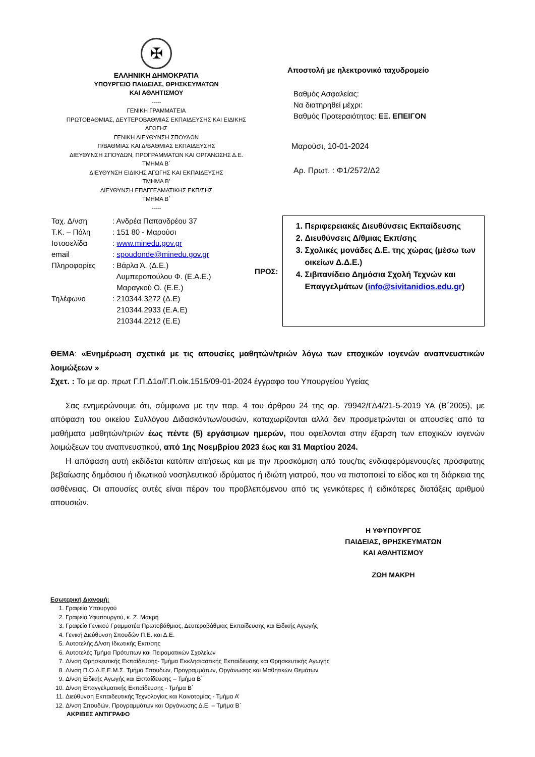✠
ΕΛΛΗΝΙΚΗ ΔΗΜΟΚΡΑΤΙΑ
ΥΠΟΥΡΓΕΙΟ ΠΑΙΔΕΙΑΣ, ΘΡΗΣΚΕΥΜΑΤΩΝ
ΚΑΙ ΑΘΛΗΤΙΣΜΟΥ
-----
ΓΕΝΙΚΗ ΓΡΑΜΜΑΤΕΙΑ
ΠΡΩΤΟΒΑΘΜΙΑΣ, ΔΕΥΤΕΡΟΒΑΘΜΙΑΣ ΕΚΠΑΙΔΕΥΣΗΣ ΚΑΙ ΕΙΔΙΚΗΣ ΑΓΩΓΗΣ
ΓΕΝΙΚΗ ΔΙΕΥΘΥΝΣΗ ΣΠΟΥΔΩΝ
Π/ΒΑΘΜΙΑΣ ΚΑΙ Δ/ΒΑΘΜΙΑΣ ΕΚΠΑΙΔΕΥΣΗΣ
ΔΙΕΥΘΥΝΣΗ ΣΠΟΥΔΩΝ, ΠΡΟΓΡΑΜΜΑΤΩΝ ΚΑΙ ΟΡΓΑΝΩΣΗΣ Δ.Ε.
ΤΜΗΜΑ Β΄
ΔΙΕΥΘΥΝΣΗ ΕΙΔΙΚΗΣ ΑΓΩΓΗΣ ΚΑΙ ΕΚΠΑΙΔΕΥΣΗΣ
ΤΜΗΜΑ Β’
ΔΙΕΥΘΥΝΣΗ ΕΠΑΓΓΕΛΜΑΤΙΚΗΣ ΕΚΠ/ΣΗΣ
ΤΜΗΜΑ Β΄
-----
Αποστολή με ηλεκτρονικό ταχυδρομείο
Βαθμός Ασφαλείας:
Να διατηρηθεί μέχρι:
Βαθμός Προτεραιότητας: ΕΞ. ΕΠΕΙΓΟΝ
Μαρούσι, 10-01-2024
Αρ. Πρωτ. : Φ1/2572/Δ2
| Ταχ. Δ/νση | : Ανδρέα Παπανδρέου 37 |
| Τ.Κ. – Πόλη | : 151 80 - Μαρούσι |
| Ιστοσελίδα | : www.minedu.gov.gr |
| email | : spoudonde@minedu.gov.gr |
| Πληροφορίες | : Βάρλα Ά. (Δ.Ε.) Λυμπεροπούλου Φ. (Ε.Α.Ε.) Μαραγκού Ο. (Ε.Ε.) |
| Τηλέφωνο | : 210344.3272 (Δ.Ε) 210344.2933 (Ε.Α.Ε) 210344.2212 (Ε.Ε) |
ΠΡΟΣ:
1. Περιφερειακές Διευθύνσεις Εκπαίδευσης
2. Διευθύνσεις Δ/θμιας Εκπ/σης
3. Σχολικές μονάδες Δ.Ε. της χώρας (μέσω των οικείων Δ.Δ.Ε.)
4. Σιβιτανίδειο Δημόσια Σχολή Τεχνών και Επαγγελμάτων (info@sivitanidios.edu.gr)
ΘΕΜΑ: «Ενημέρωση σχετικά με τις απουσίες μαθητών/τριών λόγω των εποχικών ιογενών αναπνευστικών λοιμώξεων »
Σχετ. : Το με αρ. πρωτ Γ.Π.Δ1α/Γ.Π.οίκ.1515/09-01-2024 έγγραφο του Υπουργείου Υγείας
Σας ενημερώνουμε ότι, σύμφωνα με την παρ. 4 του άρθρου 24 της αρ. 79942/ΓΔ4/21-5-2019 ΥΑ (Β΄2005), με απόφαση του οικείου Συλλόγου Διδασκόντων/ουσών, καταχωρίζονται αλλά δεν προσμετρώνται οι απουσίες από τα μαθήματα μαθητών/τριών έως πέντε (5) εργάσιμων ημερών, που οφείλονται στην έξαρση των εποχικών ιογενών λοιμώξεων του αναπνευστικού, από 1ης Νοεμβρίου 2023 έως και 31 Μαρτίου 2024.
Η απόφαση αυτή εκδίδεται κατόπιν αιτήσεως και με την προσκόμιση από τους/τις ενδιαφερόμενους/ες πρόσφατης βεβαίωσης δημόσιου ή ιδιωτικού νοσηλευτικού ιδρύματος ή ιδιώτη γιατρού, που να πιστοποιεί το είδος και τη διάρκεια της ασθένειας. Οι απουσίες αυτές είναι πέραν του προβλεπόμενου από τις γενικότερες ή ειδικότερες διατάξεις αριθμού απουσιών.
Η ΥΦΥΠΟΥΡΓΟΣ
ΠΑΙΔΕΙΑΣ, ΘΡΗΣΚΕΥΜΑΤΩΝ
ΚΑΙ ΑΘΛΗΤΙΣΜΟΥ
ΖΩΗ ΜΑΚΡΗ
Εσωτερική Διανομή:
1. Γραφείο Υπουργού
2. Γραφείο Υφυπουργού, κ. Ζ. Μακρή
3. Γραφείο Γενικού Γραμματέα Πρωτοβάθμιας, Δευτεροβάθμιας Εκπαίδευσης και Ειδικής Αγωγής
4. Γενική Διεύθυνση Σπουδών Π.Ε. και Δ.Ε.
5. Αυτοτελής Δ/νση Ιδιωτικής Εκπ/σης
6. Αυτοτελές Τμήμα Πρότυπων και Πειραματικών Σχολείων
7. Δ/νση Θρησκευτικής Εκπαίδευσης- Τμήμα Εκκλησιαστικής Εκπαίδευσης και Θρησκευτικής Αγωγής
8. Δ/νση Π.Ο.Δ.Ε.Ε.Μ.Σ. Τμήμα Σπουδών, Προγραμμάτων, Οργάνωσης και Μαθητικών Θεμάτων
9. Δ/νση Ειδικής Αγωγής και Εκπαίδευσης – Τμήμα Β΄
10. Δ/νση Επαγγελματικής Εκπαίδευσης - Τμήμα Β΄
11. Διεύθυνση Εκπαιδευτικής Τεχνολογίας και Καινοτομίας - Τμήμα Α’
12. Δ/νση Σπουδών, Προγραμμάτων και Οργάνωσης Δ.Ε. – Τμήμα Β΄
ΑΚΡΙΒΕΣ ΑΝΤΙΓΡΑΦΟ